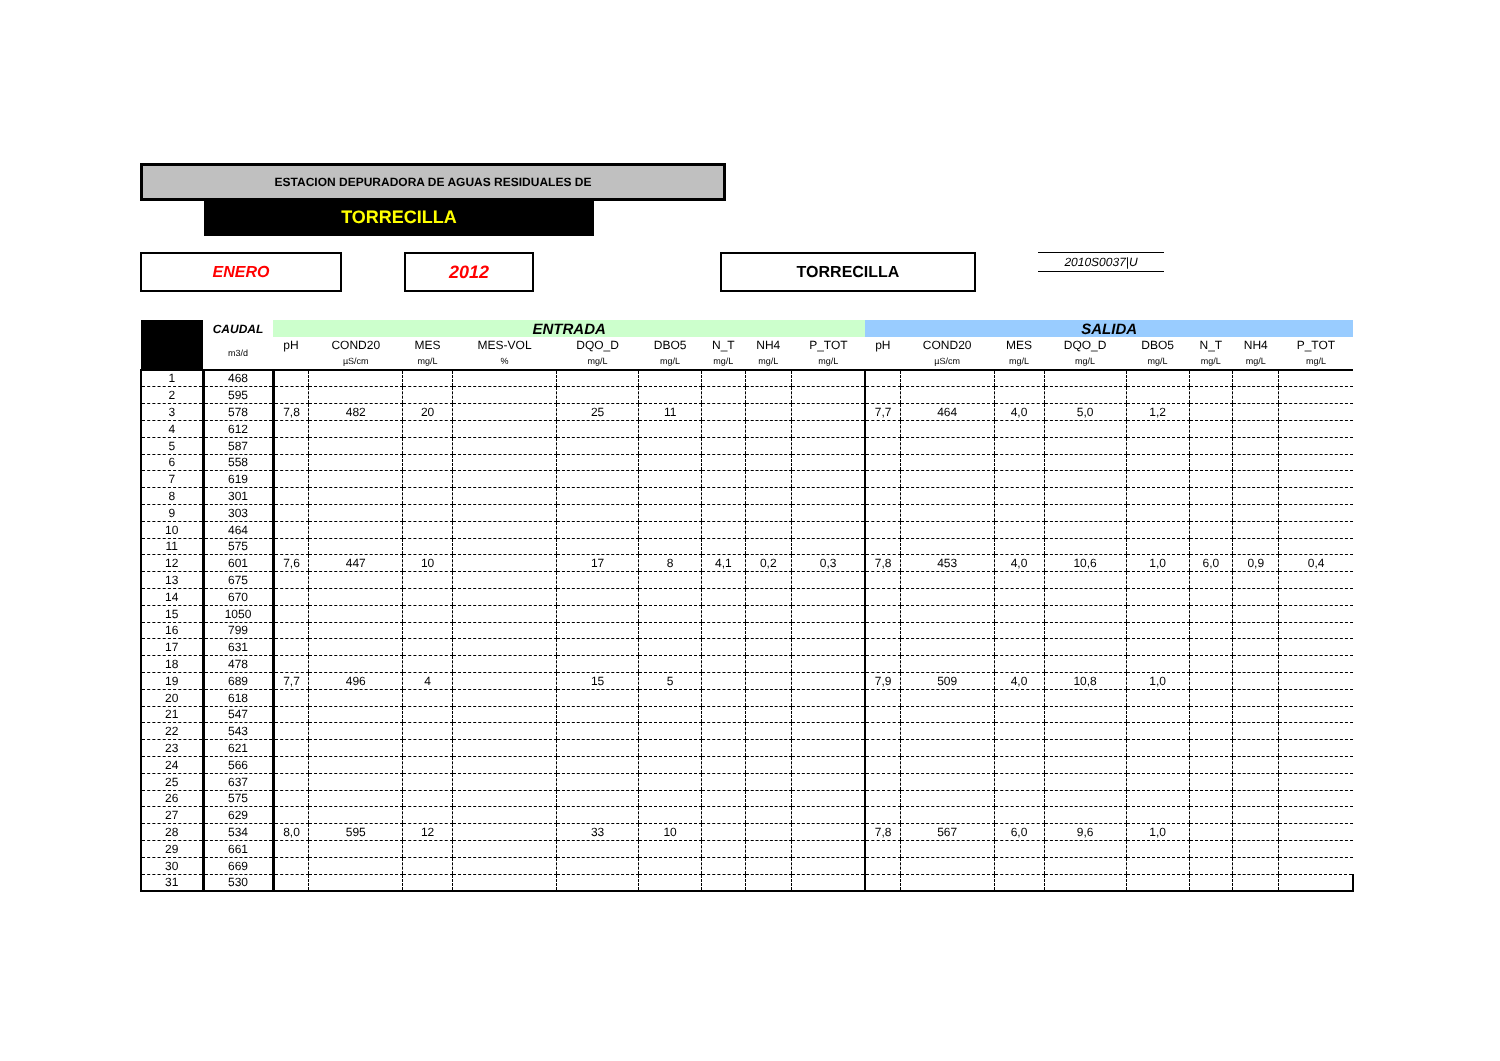ESTACION DEPURADORA DE AGUAS RESIDUALES DE
TORRECILLA
ENERO 2012 TORRECILLA 2010S0037|U
| | CAUDAL | ENTRADA | | | | | | | | | SALIDA | | | | | | | |
| --- | --- | --- | --- | --- | --- | --- | --- | --- | --- | --- | --- | --- | --- | --- | --- | --- | --- | --- |
| | m3/d | pH | COND20 | MES | MES-VOL | DQO_D | DBO5 | N_T | NH4 | P_TOT | pH | COND20 | MES | DQO_D | DBO5 | N_T | NH4 | P_TOT |
| | | | µS/cm | mg/L | % | mg/L | mg/L | mg/L | mg/L | mg/L | | µS/cm | mg/L | mg/L | mg/L | mg/L | mg/L | mg/L |
| 1 | 468 | | | | | | | | | | | | | | | | | |
| 2 | 595 | | | | | | | | | | | | | | | | | |
| 3 | 578 | 7,8 | 482 | 20 | | 25 | 11 | | | | 7,7 | 464 | 4,0 | 5,0 | 1,2 | | | |
| 4 | 612 | | | | | | | | | | | | | | | | | |
| 5 | 587 | | | | | | | | | | | | | | | | | |
| 6 | 558 | | | | | | | | | | | | | | | | | |
| 7 | 619 | | | | | | | | | | | | | | | | | |
| 8 | 301 | | | | | | | | | | | | | | | | | |
| 9 | 303 | | | | | | | | | | | | | | | | | |
| 10 | 464 | | | | | | | | | | | | | | | | | |
| 11 | 575 | | | | | | | | | | | | | | | | | |
| 12 | 601 | 7,6 | 447 | 10 | | 17 | 8 | 4,1 | 0,2 | 0,3 | 7,8 | 453 | 4,0 | 10,6 | 1,0 | 6,0 | 0,9 | 0,4 |
| 13 | 675 | | | | | | | | | | | | | | | | | |
| 14 | 670 | | | | | | | | | | | | | | | | | |
| 15 | 1050 | | | | | | | | | | | | | | | | | |
| 16 | 799 | | | | | | | | | | | | | | | | | |
| 17 | 631 | | | | | | | | | | | | | | | | | |
| 18 | 478 | | | | | | | | | | | | | | | | | |
| 19 | 689 | 7,7 | 496 | 4 | | 15 | 5 | | | | 7,9 | 509 | 4,0 | 10,8 | 1,0 | | | |
| 20 | 618 | | | | | | | | | | | | | | | | | |
| 21 | 547 | | | | | | | | | | | | | | | | | |
| 22 | 543 | | | | | | | | | | | | | | | | | |
| 23 | 621 | | | | | | | | | | | | | | | | | |
| 24 | 566 | | | | | | | | | | | | | | | | | |
| 25 | 637 | | | | | | | | | | | | | | | | | |
| 26 | 575 | | | | | | | | | | | | | | | | | |
| 27 | 629 | | | | | | | | | | | | | | | | | |
| 28 | 534 | 8,0 | 595 | 12 | | 33 | 10 | | | | 7,8 | 567 | 6,0 | 9,6 | 1,0 | | | |
| 29 | 661 | | | | | | | | | | | | | | | | | |
| 30 | 669 | | | | | | | | | | | | | | | | | |
| 31 | 530 | | | | | | | | | | | | | | | | | |